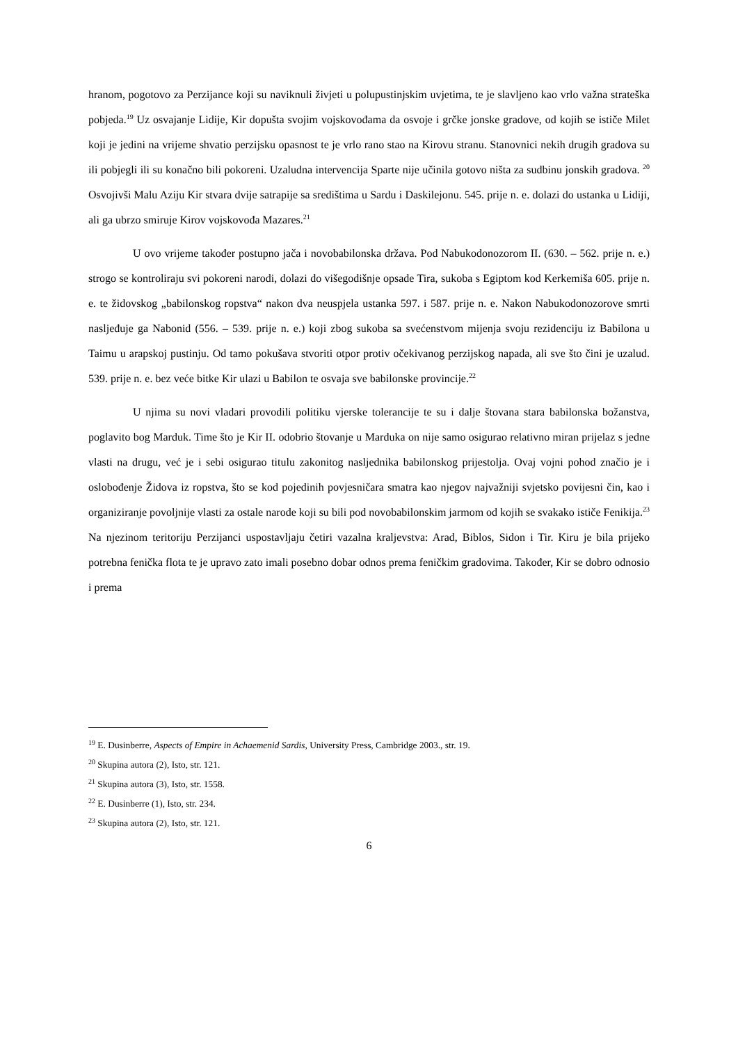hranom, pogotovo za Perzijance koji su naviknuli živjeti u polupustinjskim uvjetima, te je slavljeno kao vrlo važna strateška pobjeda.<sup>19</sup> Uz osvajanje Lidije, Kir dopušta svojim vojskovođama da osvoje i grčke jonske gradove, od kojih se ističe Milet koji je jedini na vrijeme shvatio perzijsku opasnost te je vrlo rano stao na Kirovu stranu. Stanovnici nekih drugih gradova su ili pobjegli ili su konačno bili pokoreni. Uzaludna intervencija Sparte nije učinila gotovo ništa za sudbinu jonskih gradova. <sup>20</sup> Osvojivši Malu Aziju Kir stvara dvije satrapije sa središtima u Sardu i Daskilejonu. 545. prije n. e. dolazi do ustanka u Lidiji, ali ga ubrzo smiruje Kirov vojskovođa Mazares.<sup>21</sup>
U ovo vrijeme također postupno jača i novobabilonska država. Pod Nabukodonozorom II. (630. – 562. prije n. e.) strogo se kontroliraju svi pokoreni narodi, dolazi do višegodišnje opsade Tira, sukoba s Egiptom kod Kerkemiša 605. prije n. e. te židovskog „babilonskog ropstva“ nakon dva neuspjela ustanka 597. i 587. prije n. e. Nakon Nabukodonozorove smrti nasljeđuje ga Nabonid (556. – 539. prije n. e.) koji zbog sukoba sa svećenstvom mijenja svoju rezidenciju iz Babilona u Taimu u arapskoj pustinju. Od tamo pokušava stvoriti otpor protiv očekivanog perzijskog napada, ali sve što čini je uzalud. 539. prije n. e. bez veće bitke Kir ulazi u Babilon te osvaja sve babilonske provincije.<sup>22</sup>
U njima su novi vladari provodili politiku vjerske tolerancije te su i dalje štovana stara babilonska božanstva, poglavito bog Marduk. Time što je Kir II. odobrio štovanje u Marduka on nije samo osigurao relativno miran prijelaz s jedne vlasti na drugu, već je i sebi osigurao titulu zakonitog nasljednika babilonskog prijestolja. Ovaj vojni pohod značio je i oslobođenje Židova iz ropstva, što se kod pojedinih povjesničara smatra kao njegov najvažniji svjetsko povijesni čin, kao i organiziranje povoljnije vlasti za ostale narode koji su bili pod novobabilonskim jarmom od kojih se svakako ističe Fenikija.<sup>23</sup> Na njezinom teritoriju Perzijanci uspostavljaju četiri vazalna kraljevstva: Arad, Biblos, Sidon i Tir. Kiru je bila prijeko potrebna fenička flota te je upravo zato imali posebno dobar odnos prema feničkim gradovima. Također, Kir se dobro odnosio i prema
<sup>19</sup> E. Dusinberre, Aspects of Empire in Achaemenid Sardis, University Press, Cambridge 2003., str. 19.
<sup>20</sup> Skupina autora (2), Isto, str. 121.
<sup>21</sup> Skupina autora (3), Isto, str. 1558.
<sup>22</sup> E. Dusinberre (1), Isto, str. 234.
<sup>23</sup> Skupina autora (2), Isto, str. 121.
6